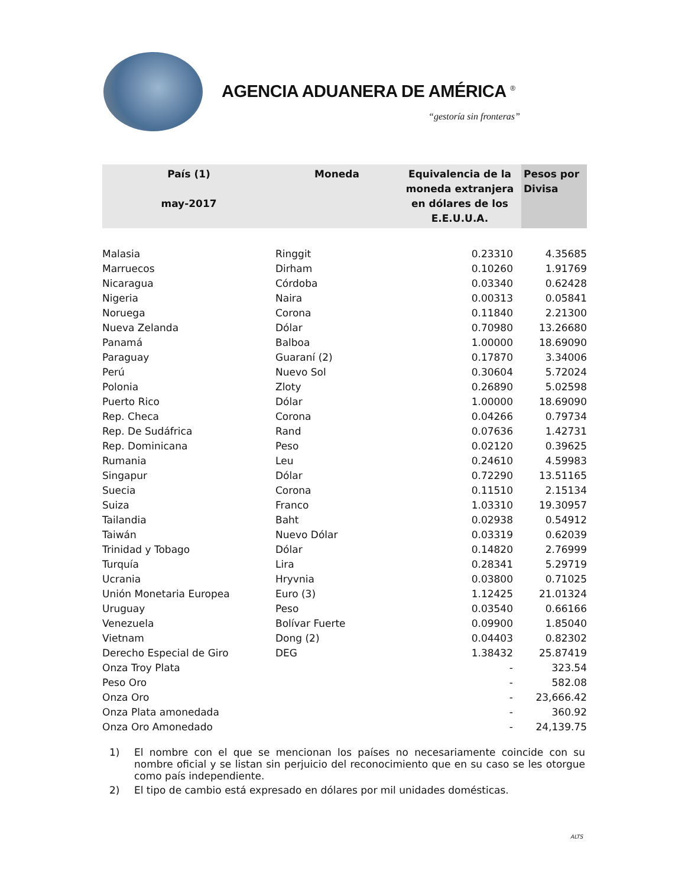AGENCIA ADUANERA DE AMÉRICA <sup>®</sup>
“gestoría sin fronteras”
| País (1) may-2017 | Moneda | Equivalencia de la moneda extranjera en dólares de los E.E.U.U.A. | Pesos por Divisa |
| --- | --- | --- | --- |
| Malasia | Ringgit | 0.23310 | 4.35685 |
| Marruecos | Dirham | 0.10260 | 1.91769 |
| Nicaragua | Córdoba | 0.03340 | 0.62428 |
| Nigeria | Naira | 0.00313 | 0.05841 |
| Noruega | Corona | 0.11840 | 2.21300 |
| Nueva Zelanda | Dólar | 0.70980 | 13.26680 |
| Panamá | Balboa | 1.00000 | 18.69090 |
| Paraguay | Guaraní (2) | 0.17870 | 3.34006 |
| Perú | Nuevo Sol | 0.30604 | 5.72024 |
| Polonia | Zloty | 0.26890 | 5.02598 |
| Puerto Rico | Dólar | 1.00000 | 18.69090 |
| Rep. Checa | Corona | 0.04266 | 0.79734 |
| Rep. De Sudáfrica | Rand | 0.07636 | 1.42731 |
| Rep. Dominicana | Peso | 0.02120 | 0.39625 |
| Rumania | Leu | 0.24610 | 4.59983 |
| Singapur | Dólar | 0.72290 | 13.51165 |
| Suecia | Corona | 0.11510 | 2.15134 |
| Suiza | Franco | 1.03310 | 19.30957 |
| Tailandia | Baht | 0.02938 | 0.54912 |
| Taiwán | Nuevo Dólar | 0.03319 | 0.62039 |
| Trinidad y Tobago | Dólar | 0.14820 | 2.76999 |
| Turquía | Lira | 0.28341 | 5.29719 |
| Ucrania | Hryvnia | 0.03800 | 0.71025 |
| Unión Monetaria Europea | Euro (3) | 1.12425 | 21.01324 |
| Uruguay | Peso | 0.03540 | 0.66166 |
| Venezuela | Bolívar Fuerte | 0.09900 | 1.85040 |
| Vietnam | Dong (2) | 0.04403 | 0.82302 |
| Derecho Especial de Giro | DEG | 1.38432 | 25.87419 |
| Onza Troy Plata | | - | 323.54 |
| Peso Oro | | - | 582.08 |
| Onza Oro | | - | 23,666.42 |
| Onza Plata amonedada | | - | 360.92 |
| Onza Oro Amonedado | | - | 24,139.75 |
1) El nombre con el que se mencionan los países no necesariamente coincide con su nombre oficial y se listan sin perjuicio del reconocimiento que en su caso se les otorgue como país independiente.
2) El tipo de cambio está expresado en dólares por mil unidades domésticas.
ALTS